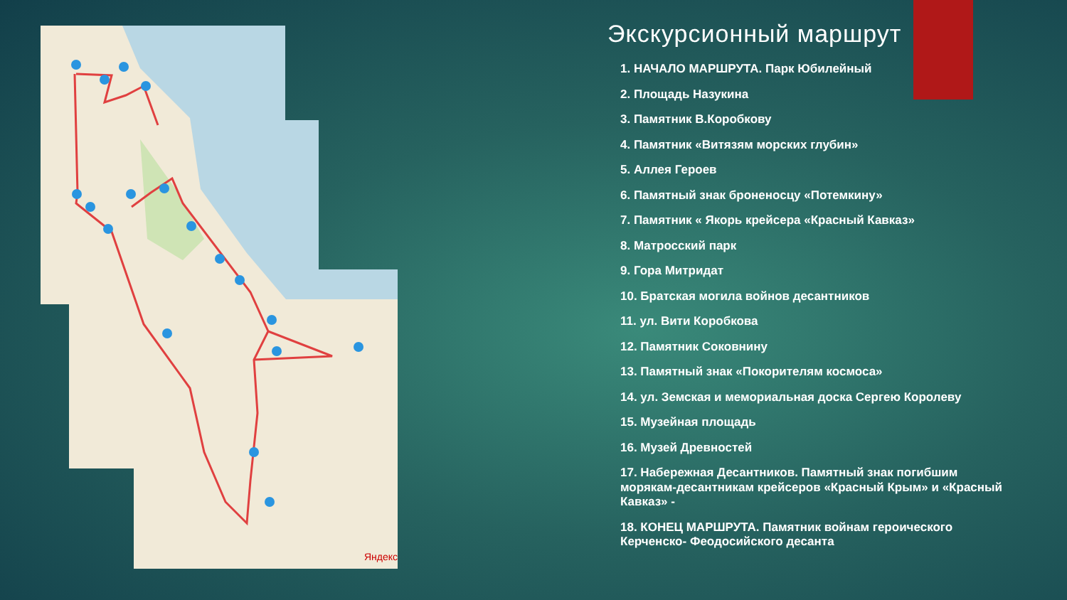Яндекс
Экскурсионный маршрут
1. НАЧАЛО МАРШРУТА. Парк Юбилейный
2. Площадь Назукина
3. Памятник В.Коробкову
4. Памятник «Витязям морских глубин»
5. Аллея Героев
6. Памятный знак броненосцу «Потемкину»
7. Памятник « Якорь крейсера «Красный Кавказ»
8. Матросский парк
9. Гора Митридат
10. Братская могила войнов десантников
11. ул. Вити Коробкова
12. Памятник Соковнину
13. Памятный знак «Покорителям космоса»
14. ул. Земская и мемориальная доска Сергею Королеву
15. Музейная площадь
16. Музей Древностей
17. Набережная Десантников. Памятный знак погибшим морякам-десантникам крейсеров «Красный Крым» и «Красный Кавказ» -
18. КОНЕЦ МАРШРУТА. Памятник войнам героического Керченско- Феодосийского десанта